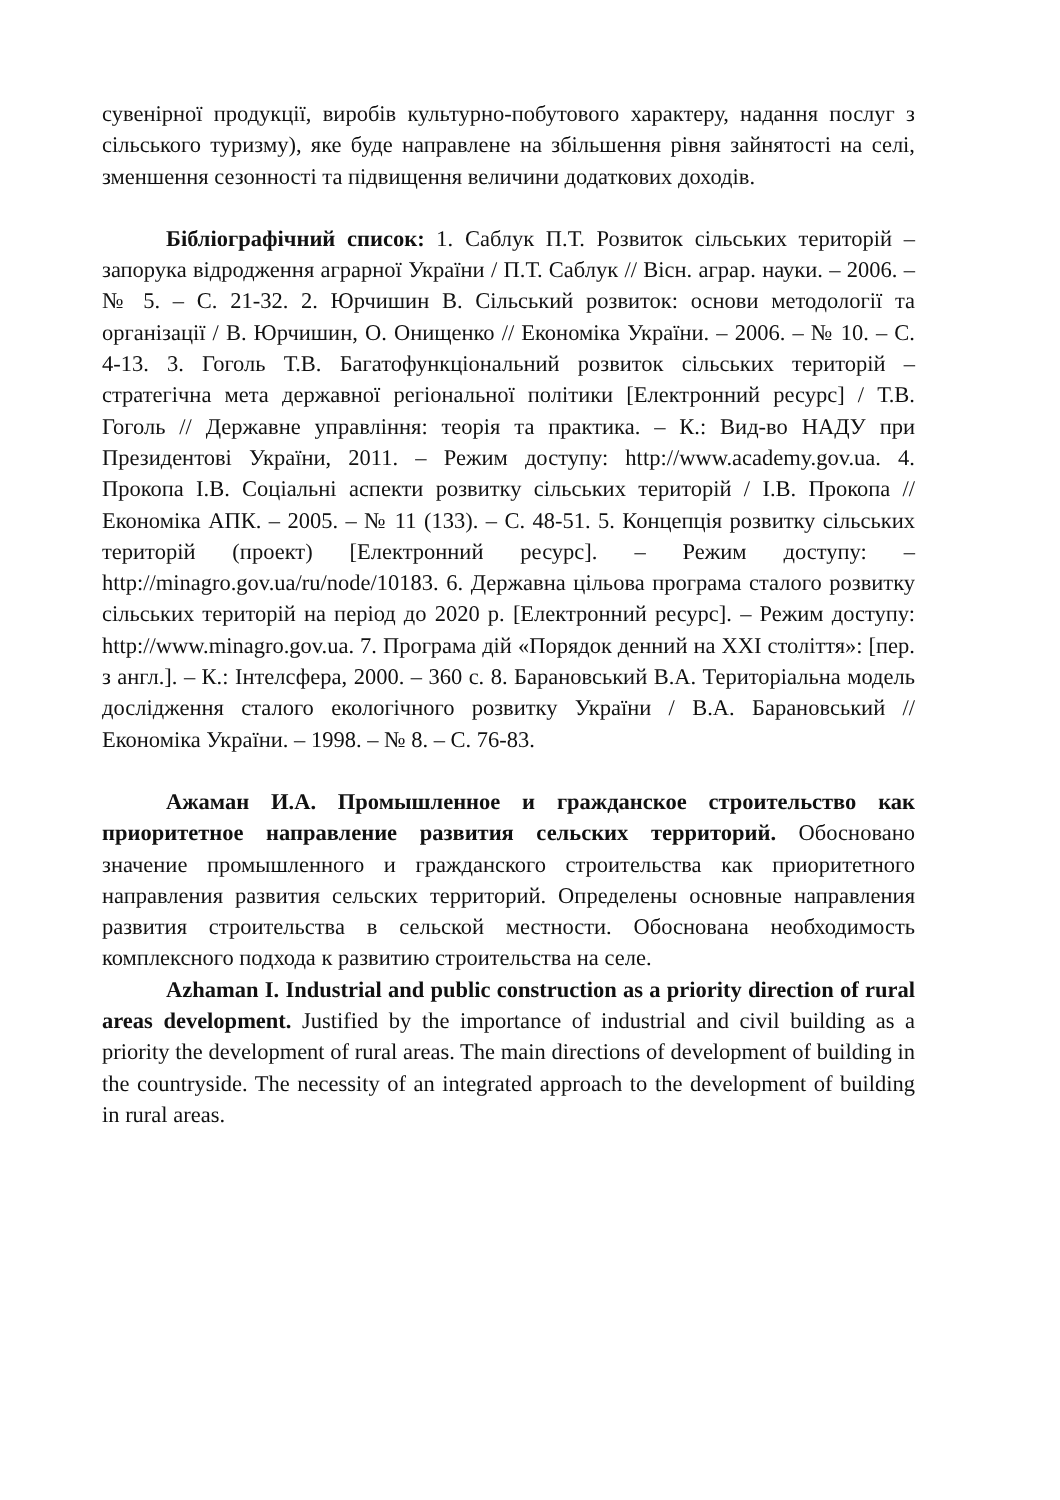сувенірної продукції, виробів культурно-побутового характеру, надання послуг з сільського туризму), яке буде направлене на збільшення рівня зайнятості на селі, зменшення сезонності та підвищення величини додаткових доходів.
Бібліографічний список: 1. Саблук П.Т. Розвиток сільських територій – запорука відродження аграрної України / П.Т. Саблук // Вісн. аграр. науки. – 2006. – № 5. – С. 21-32. 2. Юрчишин В. Сільський розвиток: основи методології та організації / В. Юрчишин, О. Онищенко // Економіка України. – 2006. – № 10. – С. 4-13. 3. Гоголь Т.В. Багатофункціональний розвиток сільських територій – стратегічна мета державної регіональної політики [Електронний ресурс] / Т.В. Гоголь // Державне управління: теорія та практика. – К.: Вид-во НАДУ при Президентові України, 2011. – Режим доступу: http://www.academy.gov.ua. 4. Прокопа І.В. Соціальні аспекти розвитку сільських територій / І.В. Прокопа // Економіка АПК. – 2005. – № 11 (133). – С. 48-51. 5. Концепція розвитку сільських територій (проект) [Електронний ресурс]. – Режим доступу: – http://minagro.gov.ua/ru/node/10183. 6. Державна цільова програма сталого розвитку сільських територій на період до 2020 р. [Електронний ресурс]. – Режим доступу: http://www.minagro.gov.ua. 7. Програма дій «Порядок денний на XXI століття»: [пер. з англ.]. – К.: Інтелсфера, 2000. – 360 с. 8. Барановський В.А. Територіальна модель дослідження сталого екологічного розвитку України / В.А. Барановський // Економіка України. – 1998. – № 8. – С. 76-83.
Ажаман И.А. Промышленное и гражданское строительство как приоритетное направление развития сельских территорий. Обосновано значение промышленного и гражданского строительства как приоритетного направления развития сельских территорий. Определены основные направления развития строительства в сельской местности. Обоснована необходимость комплексного подхода к развитию строительства на селе.
Azhaman I. Industrial and public construction as a priority direction of rural areas development. Justified by the importance of industrial and civil building as a priority the development of rural areas. The main directions of development of building in the countryside. The necessity of an integrated approach to the development of building in rural areas.